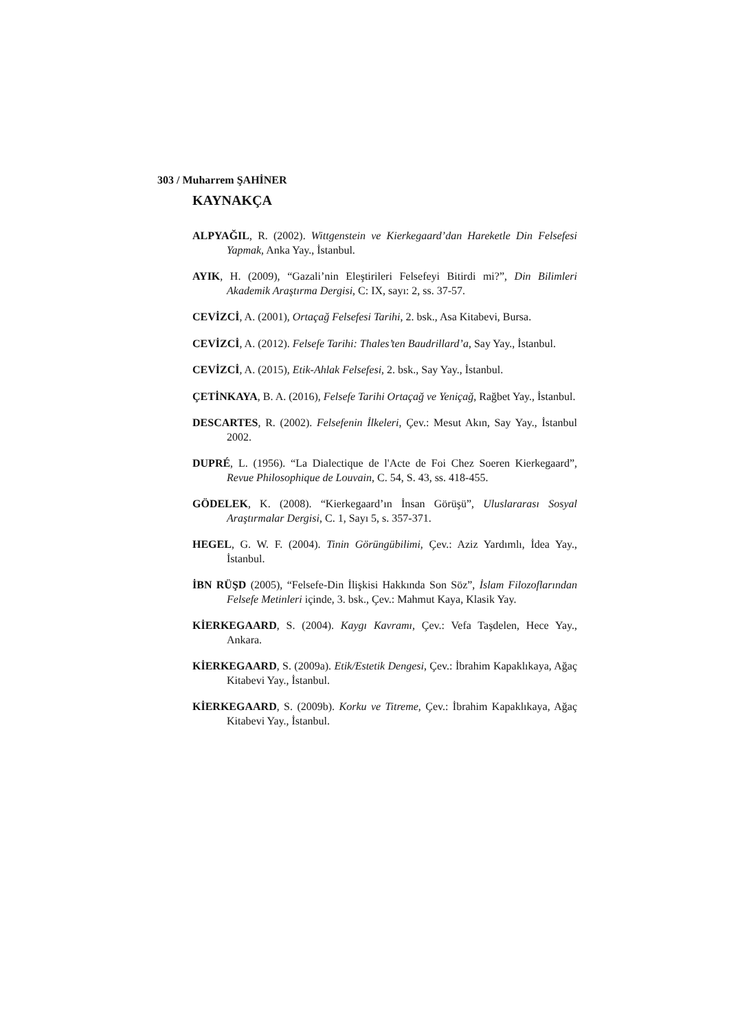303 / Muharrem ŞAHİNER
KAYNAKÇA
ALPYAĞIL, R. (2002). Wittgenstein ve Kierkegaard’dan Hareketle Din Felsefesi Yapmak, Anka Yay., İstanbul.
AYIK, H. (2009), “Gazali’nin Eleştirileri Felsefeyi Bitirdi mi?”, Din Bilimleri Akademik Araştırma Dergisi, C: IX, sayı: 2, ss. 37-57.
CEVİZCİ, A. (2001), Ortaçağ Felsefesi Tarihi, 2. bsk., Asa Kitabevi, Bursa.
CEVİZCİ, A. (2012). Felsefe Tarihi: Thales’ten Baudrillard’a, Say Yay., İstanbul.
CEVİZCİ, A. (2015), Etik-Ahlak Felsefesi, 2. bsk., Say Yay., İstanbul.
ÇETİNKAYA, B. A. (2016), Felsefe Tarihi Ortaçağ ve Yeniçağ, Rağbet Yay., İstanbul.
DESCARTES, R. (2002). Felsefenin İlkeleri, Çev.: Mesut Akın, Say Yay., İstanbul 2002.
DUPRÉ, L. (1956). “La Dialectique de l'Acte de Foi Chez Soeren Kierkegaard”, Revue Philosophique de Louvain, C. 54, S. 43, ss. 418-455.
GÖDELEK, K. (2008). “Kierkegaard’ın İnsan Görüşü”, Uluslararası Sosyal Araştırmalar Dergisi, C. 1, Sayı 5, s. 357-371.
HEGEL, G. W. F. (2004). Tinin Görüngübilimi, Çev.: Aziz Yardımlı, İdea Yay., İstanbul.
İBN RÜŞD (2005), “Felsefe-Din İlişkisi Hakkında Son Söz”, İslam Filozoflarından Felsefe Metinleri içinde, 3. bsk., Çev.: Mahmut Kaya, Klasik Yay.
KİERKEGAARD, S. (2004). Kaygı Kavramı, Çev.: Vefa Taşdelen, Hece Yay., Ankara.
KİERKEGAARD, S. (2009a). Etik/Estetik Dengesi, Çev.: İbrahim Kapaklıkaya, Ağaç Kitabevi Yay., İstanbul.
KİERKEGAARD, S. (2009b). Korku ve Titreme, Çev.: İbrahim Kapaklıkaya, Ağaç Kitabevi Yay., İstanbul.